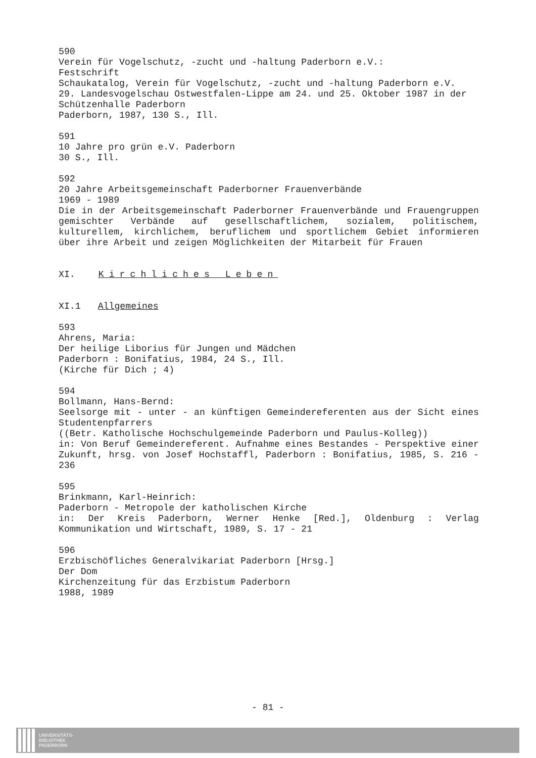590
Verein für Vogelschutz, -zucht und -haltung Paderborn e.V.:
Festschrift
Schaukatalog, Verein für Vogelschutz, -zucht und -haltung Paderborn e.V.
29. Landesvogelschau Ostwestfalen-Lippe am 24. und 25. Oktober 1987 in der Schützenhalle Paderborn
Paderborn, 1987, 130 S., Ill.
591
10 Jahre pro grün e.V. Paderborn
30 S., Ill.
592
20 Jahre Arbeitsgemeinschaft Paderborner Frauenverbände
1969 - 1989
Die in der Arbeitsgemeinschaft Paderborner Frauenverbände und Frauengruppen gemischter Verbände auf gesellschaftlichem, sozialem, politischem, kulturellem, kirchlichem, beruflichem und sportlichem Gebiet informieren über ihre Arbeit und zeigen Möglichkeiten der Mitarbeit für Frauen
XI. Kirchliches Leben
XI.1 Allgemeines
593
Ahrens, Maria:
Der heilige Liborius für Jungen und Mädchen
Paderborn : Bonifatius, 1984, 24 S., Ill.
(Kirche für Dich ; 4)
594
Bollmann, Hans-Bernd:
Seelsorge mit - unter - an künftigen Gemeindereferenten aus der Sicht eines Studentenpfarrers
((Betr. Katholische Hochschulgemeinde Paderborn und Paulus-Kolleg))
in: Von Beruf Gemeindereferent. Aufnahme eines Bestandes - Perspektive einer Zukunft, hrsg. von Josef Hochstaffl, Paderborn : Bonifatius, 1985, S. 216 - 236
595
Brinkmann, Karl-Heinrich:
Paderborn - Metropole der katholischen Kirche
in: Der Kreis Paderborn, Werner Henke [Red.], Oldenburg : Verlag Kommunikation und Wirtschaft, 1989, S. 17 - 21
596
Erzbischöfliches Generalvikariat Paderborn [Hrsg.]
Der Dom
Kirchenzeitung für das Erzbistum Paderborn
1988, 1989
- 81 -
UNIVERSITÄTS-
BIBLIOTHEK
PADERBORN